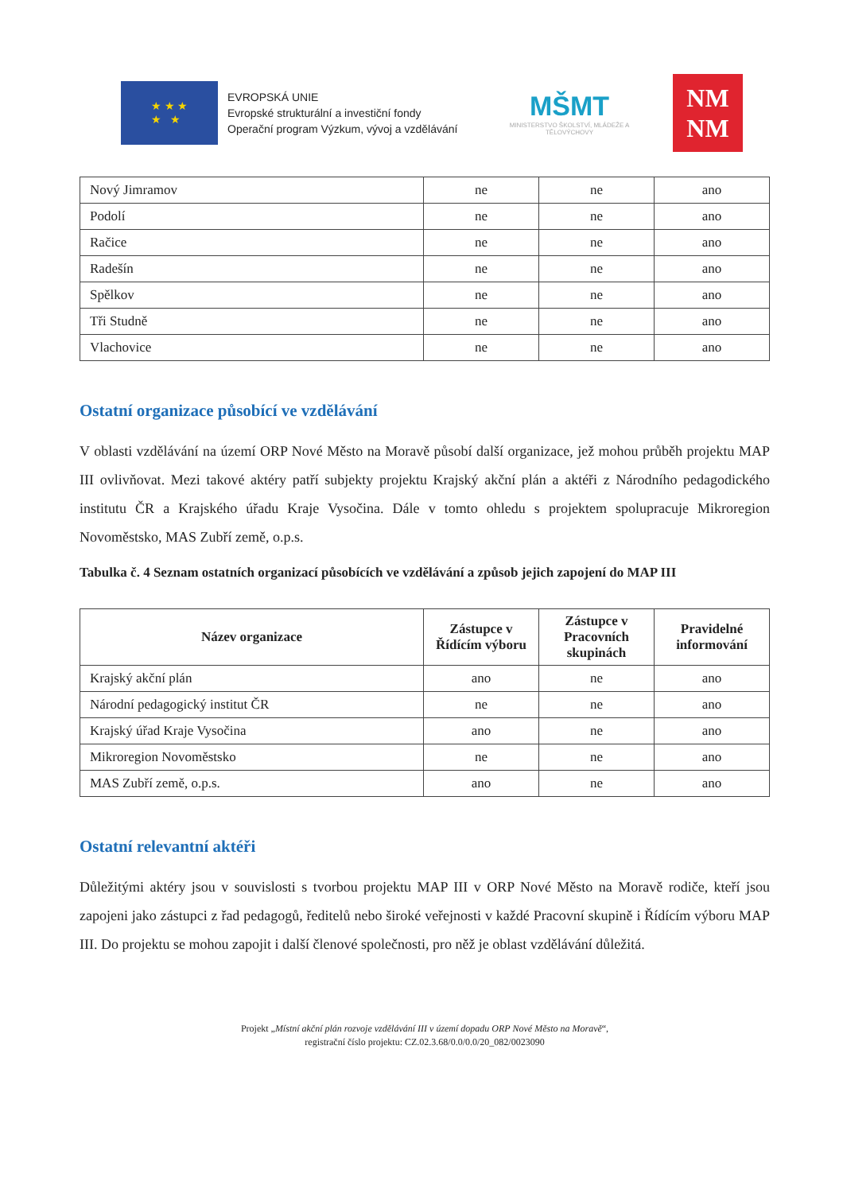★ ★ ★
★ ★
EVROPSKÁ UNIE
Evropské strukturální a investiční fondy
Operační program Výzkum, vývoj a vzdělávání
MŠMT
MINISTERSTVO ŠKOLSTVÍ, MLÁDEŽE A TĚLOVÝCHOVY
NM
NM
| Nový Jimramov | ne | ne | ano |
| Podolí | ne | ne | ano |
| Račice | ne | ne | ano |
| Radešín | ne | ne | ano |
| Spělkov | ne | ne | ano |
| Tři Studně | ne | ne | ano |
| Vlachovice | ne | ne | ano |
Ostatní organizace působící ve vzdělávání
V oblasti vzdělávání na území ORP Nové Město na Moravě působí další organizace, jež mohou průběh projektu MAP III ovlivňovat. Mezi takové aktéry patří subjekty projektu Krajský akční plán a aktéři z Národního pedagodického institutu ČR a Krajského úřadu Kraje Vysočina. Dále v tomto ohledu s projektem spolupracuje Mikroregion Novoměstsko, MAS Zubří země, o.p.s.
Tabulka č. 4 Seznam ostatních organizací působících ve vzdělávání a způsob jejich zapojení do MAP III
| Název organizace | Zástupce v Řídícím výboru | Zástupce v Pracovních skupinách | Pravidelné informování |
| --- | --- | --- | --- |
| Krajský akční plán | ano | ne | ano |
| Národní pedagogický institut ČR | ne | ne | ano |
| Krajský úřad Kraje Vysočina | ano | ne | ano |
| Mikroregion Novoměstsko | ne | ne | ano |
| MAS Zubří země, o.p.s. | ano | ne | ano |
Ostatní relevantní aktéři
Důležitými aktéry jsou v souvislosti s tvorbou projektu MAP III v ORP Nové Město na Moravě rodiče, kteří jsou zapojeni jako zástupci z řad pedagogů, ředitelů nebo široké veřejnosti v každé Pracovní skupině i Řídícím výboru MAP III. Do projektu se mohou zapojit i další členové společnosti, pro něž je oblast vzdělávání důležitá.
Projekt „Místní akční plán rozvoje vzdělávání III v území dopadu ORP Nové Město na Moravě“,
registrační číslo projektu: CZ.02.3.68/0.0/0.0/20_082/0023090